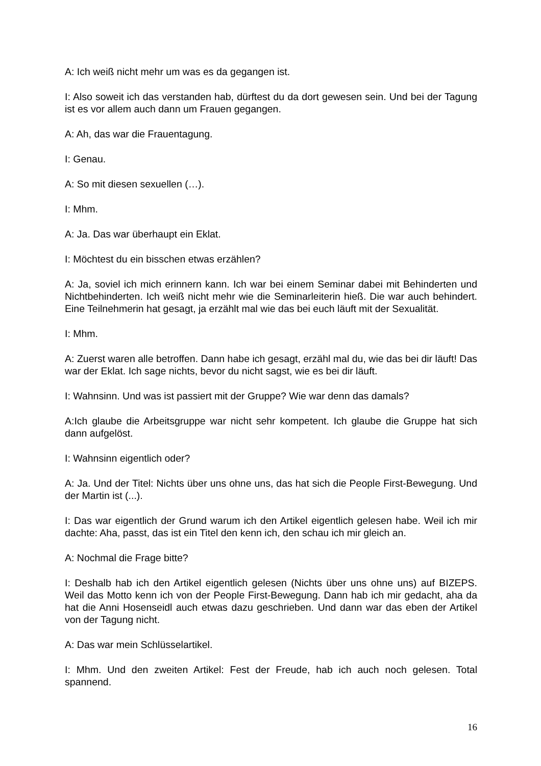A: Ich weiß nicht mehr um was es da gegangen ist.
I: Also soweit ich das verstanden hab, dürftest du da dort gewesen sein. Und bei der Tagung ist es vor allem auch dann um Frauen gegangen.
A: Ah, das war die Frauentagung.
I: Genau.
A: So mit diesen sexuellen (…).
I: Mhm.
A: Ja. Das war überhaupt ein Eklat.
I: Möchtest du ein bisschen etwas erzählen?
A: Ja, soviel ich mich erinnern kann. Ich war bei einem Seminar dabei mit Behinderten und Nichtbehinderten. Ich weiß nicht mehr wie die Seminarleiterin hieß. Die war auch behindert. Eine Teilnehmerin hat gesagt, ja erzählt mal wie das bei euch läuft mit der Sexualität.
I: Mhm.
A: Zuerst waren alle betroffen. Dann habe ich gesagt, erzähl mal du, wie das bei dir läuft! Das war der Eklat. Ich sage nichts, bevor du nicht sagst, wie es bei dir läuft.
I: Wahnsinn. Und was ist passiert mit der Gruppe? Wie war denn das damals?
A:Ich glaube die Arbeitsgruppe war nicht sehr kompetent. Ich glaube die Gruppe hat sich dann aufgelöst.
I: Wahnsinn eigentlich oder?
A: Ja. Und der Titel: Nichts über uns ohne uns, das hat sich die People First-Bewegung. Und der Martin ist (...).
I: Das war eigentlich der Grund warum ich den Artikel eigentlich gelesen habe. Weil ich mir dachte: Aha, passt, das ist ein Titel den kenn ich, den schau ich mir gleich an.
A: Nochmal die Frage bitte?
I: Deshalb hab ich den Artikel eigentlich gelesen (Nichts über uns ohne uns) auf BIZEPS. Weil das Motto kenn ich von der People First-Bewegung. Dann hab ich mir gedacht, aha da hat die Anni Hosenseidl auch etwas dazu geschrieben. Und dann war das eben der Artikel von der Tagung nicht.
A: Das war mein Schlüsselartikel.
I: Mhm. Und den zweiten Artikel: Fest der Freude, hab ich auch noch gelesen. Total spannend.
16